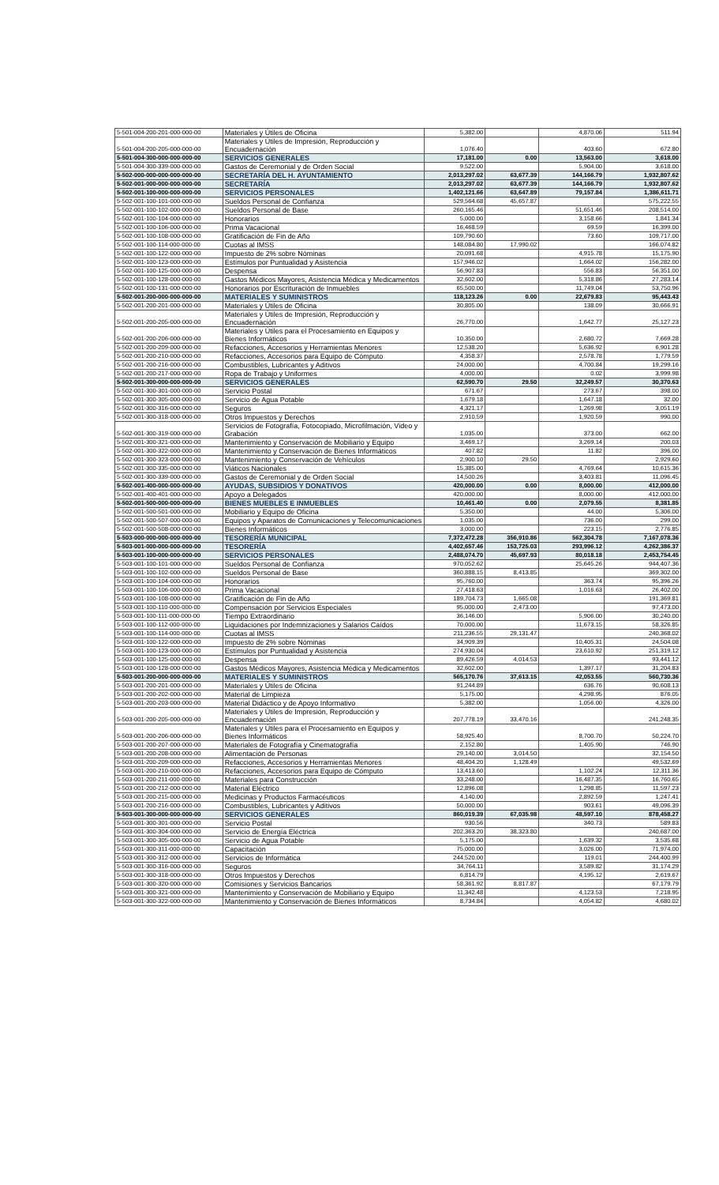| 5-501-004-200-201-000-000-00 | Materiales y Útiles de Oficina | 5,382.00 | | 4,870.06 | 511.94 |
| 5-501-004-200-205-000-000-00 | Materiales y Útiles de Impresión, Reproducción y Encuadernación | 1,076.40 | | 403.60 | 672.80 |
| 5-501-004-300-000-000-000-00 | SERVICIOS GENERALES | 17,181.00 | 0.00 | 13,563.00 | 3,618.00 |
| 5-501-004-300-339-000-000-00 | Gastos de Ceremonial y de Orden Social | 9,522.00 | | 5,904.00 | 3,618.00 |
| 5-502-000-000-000-000-000-00 | SECRETARÍA DEL H. AYUNTAMIENTO | 2,013,297.02 | 63,677.39 | 144,166.79 | 1,932,807.62 |
| 5-502-001-000-000-000-000-00 | SECRETARÍA | 2,013,297.02 | 63,677.39 | 144,166.79 | 1,932,807.62 |
| 5-502-001-100-000-000-000-00 | SERVICIOS PERSONALES | 1,402,121.66 | 63,647.89 | 79,157.84 | 1,386,611.71 |
| 5-502-001-100-101-000-000-00 | Sueldos Personal de Confianza | 529,564.68 | 45,657.87 | | 575,222.55 |
| 5-502-001-100-102-000-000-00 | Sueldos Personal de Base | 260,165.46 | | 51,651.46 | 208,514.00 |
| 5-502-001-100-104-000-000-00 | Honorarios | 5,000.00 | | 3,158.66 | 1,841.34 |
| 5-502-001-100-106-000-000-00 | Prima Vacacional | 16,468.59 | | 69.59 | 16,399.00 |
| 5-502-001-100-108-000-000-00 | Gratificación de Fin de Año | 109,790.60 | | 73.60 | 109,717.00 |
| 5-502-001-100-114-000-000-00 | Cuotas al IMSS | 148,084.80 | 17,990.02 | | 166,074.82 |
| 5-502-001-100-122-000-000-00 | Impuesto de 2% sobre Nóminas | 20,091.68 | | 4,915.78 | 15,175.90 |
| 5-502-001-100-123-000-000-00 | Estímulos por Puntualidad y Asistencia | 157,946.02 | | 1,664.02 | 156,282.00 |
| 5-502-001-100-125-000-000-00 | Despensa | 56,907.83 | | 556.83 | 56,351.00 |
| 5-502-001-100-128-000-000-00 | Gastos Médicos Mayores, Asistencia Médica y Medicamentos | 32,602.00 | | 5,318.86 | 27,283.14 |
| 5-502-001-100-131-000-000-00 | Honorarios por Escrituración de Inmuebles | 65,500.00 | | 11,749.04 | 53,750.96 |
| 5-502-001-200-000-000-000-00 | MATERIALES Y SUMINISTROS | 118,123.26 | 0.00 | 22,679.83 | 95,443.43 |
| 5-502-001-200-201-000-000-00 | Materiales y Útiles de Oficina | 30,805.00 | | 138.09 | 30,666.91 |
| 5-502-001-200-205-000-000-00 | Materiales y Útiles de Impresión, Reproducción y Encuadernación | 26,770.00 | | 1,642.77 | 25,127.23 |
| 5-502-001-200-206-000-000-00 | Materiales y Útiles para el Procesamiento en Equipos y Bienes Informáticos | 10,350.00 | | 2,680.72 | 7,669.28 |
| 5-502-001-200-209-000-000-00 | Refacciones, Accesorios y Herramientas Menores | 12,538.20 | | 5,636.92 | 6,901.28 |
| 5-502-001-200-210-000-000-00 | Refacciones, Accesorios para Equipo de Cómputo | 4,358.37 | | 2,578.78 | 1,779.59 |
| 5-502-001-200-216-000-000-00 | Combustibles, Lubricantes y Aditivos | 24,000.00 | | 4,700.84 | 19,299.16 |
| 5-502-001-200-217-000-000-00 | Ropa de Trabajo y Uniformes | 4,000.00 | | 0.02 | 3,999.98 |
| 5-502-001-300-000-000-000-00 | SERVICIOS GENERALES | 62,590.70 | 29.50 | 32,249.57 | 30,370.63 |
| 5-502-001-300-301-000-000-00 | Servicio Postal | 671.67 | | 273.67 | 398.00 |
| 5-502-001-300-305-000-000-00 | Servicio de Agua Potable | 1,679.18 | | 1,647.18 | 32.00 |
| 5-502-001-300-316-000-000-00 | Seguros | 4,321.17 | | 1,269.98 | 3,051.19 |
| 5-502-001-300-318-000-000-00 | Otros Impuestos y Derechos | 2,910.59 | | 1,920.59 | 990.00 |
| 5-502-001-300-319-000-000-00 | Servicios de Fotografía, Fotocopiado, Microfilmación, Video y Grabación | 1,035.00 | | 373.00 | 662.00 |
| 5-502-001-300-321-000-000-00 | Mantenimiento y Conservación de Mobiliario y Equipo | 3,469.17 | | 3,269.14 | 200.03 |
| 5-502-001-300-322-000-000-00 | Mantenimiento y Conservación de Bienes Informáticos | 407.82 | | 11.82 | 396.00 |
| 5-502-001-300-323-000-000-00 | Mantenimiento y Conservación de Vehículos | 2,900.10 | 29.50 | | 2,929.60 |
| 5-502-001-300-335-000-000-00 | Viáticos Nacionales | 15,385.00 | | 4,769.64 | 10,615.36 |
| 5-502-001-300-339-000-000-00 | Gastos de Ceremonial y de Orden Social | 14,500.26 | | 3,403.81 | 11,096.45 |
| 5-502-001-400-000-000-000-00 | AYUDAS, SUBSIDIOS Y DONATIVOS | 420,000.00 | 0.00 | 8,000.00 | 412,000.00 |
| 5-502-001-400-401-000-000-00 | Apoyo a Delegados | 420,000.00 | | 8,000.00 | 412,000.00 |
| 5-502-001-500-000-000-000-00 | BIENES MUEBLES E INMUEBLES | 10,461.40 | 0.00 | 2,079.55 | 8,381.85 |
| 5-502-001-500-501-000-000-00 | Mobiliario y Equipo de Oficina | 5,350.00 | | 44.00 | 5,306.00 |
| 5-502-001-500-507-000-000-00 | Equipos y Aparatos de Comunicaciones y Telecomunicaciones | 1,035.00 | | 736.00 | 299.00 |
| 5-502-001-500-508-000-000-00 | Bienes Informáticos | 3,000.00 | | 223.15 | 2,776.85 |
| 5-503-000-000-000-000-000-00 | TESORERÍA MUNICIPAL | 7,372,472.28 | 356,910.86 | 562,304.78 | 7,167,078.36 |
| 5-503-001-000-000-000-000-00 | TESORERÍA | 4,402,657.46 | 153,725.03 | 293,996.12 | 4,262,386.37 |
| 5-503-001-100-000-000-000-00 | SERVICIOS PERSONALES | 2,488,074.70 | 45,697.93 | 80,018.18 | 2,453,754.45 |
| 5-503-001-100-101-000-000-00 | Sueldos Personal de Confianza | 970,052.62 | | 25,645.26 | 944,407.36 |
| 5-503-001-100-102-000-000-00 | Sueldos Personal de Base | 360,888.15 | 8,413.85 | | 369,302.00 |
| 5-503-001-100-104-000-000-00 | Honorarios | 95,760.00 | | 363.74 | 95,396.26 |
| 5-503-001-100-106-000-000-00 | Prima Vacacional | 27,418.63 | | 1,016.63 | 26,402.00 |
| 5-503-001-100-108-000-000-00 | Gratificación de Fin de Año | 189,704.73 | 1,665.08 | | 191,369.81 |
| 5-503-001-100-110-000-000-00 | Compensación por Servicios Especiales | 95,000.00 | 2,473.00 | | 97,473.00 |
| 5-503-001-100-111-000-000-00 | Tiempo Extraordinario | 36,146.00 | | 5,906.00 | 30,240.00 |
| 5-503-001-100-112-000-000-00 | Liquidaciones por Indemnizaciones y Salarios Caídos | 70,000.00 | | 11,673.15 | 58,326.85 |
| 5-503-001-100-114-000-000-00 | Cuotas al IMSS | 211,236.55 | 29,131.47 | | 240,368.02 |
| 5-503-001-100-122-000-000-00 | Impuesto de 2% sobre Nóminas | 34,909.39 | | 10,405.31 | 24,504.08 |
| 5-503-001-100-123-000-000-00 | Estímulos por Puntualidad y Asistencia | 274,930.04 | | 23,610.92 | 251,319.12 |
| 5-503-001-100-125-000-000-00 | Despensa | 89,426.59 | 4,014.53 | | 93,441.12 |
| 5-503-001-100-128-000-000-00 | Gastos Médicos Mayores, Asistencia Médica y Medicamentos | 32,602.00 | | 1,397.17 | 31,204.83 |
| 5-503-001-200-000-000-000-00 | MATERIALES Y SUMINISTROS | 565,170.76 | 37,613.15 | 42,053.55 | 560,730.36 |
| 5-503-001-200-201-000-000-00 | Materiales y Útiles de Oficina | 91,244.89 | | 636.76 | 90,608.13 |
| 5-503-001-200-202-000-000-00 | Material de Limpieza | 5,175.00 | | 4,298.95 | 876.05 |
| 5-503-001-200-203-000-000-00 | Material Didáctico y de Apoyo Informativo | 5,382.00 | | 1,056.00 | 4,326.00 |
| 5-503-001-200-205-000-000-00 | Materiales y Útiles de Impresión, Reproducción y Encuadernación | 207,778.19 | 33,470.16 | | 241,248.35 |
| 5-503-001-200-206-000-000-00 | Materiales y Útiles para el Procesamiento en Equipos y Bienes Informáticos | 58,925.40 | | 8,700.70 | 50,224.70 |
| 5-503-001-200-207-000-000-00 | Materiales de Fotografía y Cinematografía | 2,152.80 | | 1,405.90 | 746.90 |
| 5-503-001-200-208-000-000-00 | Alimentación de Personas | 29,140.00 | 3,014.50 | | 32,154.50 |
| 5-503-001-200-209-000-000-00 | Refacciones, Accesorios y Herramientas Menores | 48,404.20 | 1,128.49 | | 49,532.69 |
| 5-503-001-200-210-000-000-00 | Refacciones, Accesorios para Equipo de Cómputo | 13,413.60 | | 1,102.24 | 12,311.36 |
| 5-503-001-200-211-000-000-00 | Materiales para Construcción | 33,248.00 | | 16,487.35 | 16,760.65 |
| 5-503-001-200-212-000-000-00 | Material Eléctrico | 12,896.08 | | 1,298.85 | 11,597.23 |
| 5-503-001-200-215-000-000-00 | Medicinas y Productos Farmacéuticos | 4,140.00 | | 2,892.59 | 1,247.41 |
| 5-503-001-200-216-000-000-00 | Combustibles, Lubricantes y Aditivos | 50,000.00 | | 903.61 | 49,096.39 |
| 5-503-001-300-000-000-000-00 | SERVICIOS GENERALES | 860,019.39 | 67,035.98 | 48,597.10 | 878,458.27 |
| 5-503-001-300-301-000-000-00 | Servicio Postal | 930.56 | | 340.73 | 589.83 |
| 5-503-001-300-304-000-000-00 | Servicio de Energía Eléctrica | 202,363.20 | 38,323.80 | | 240,687.00 |
| 5-503-001-300-305-000-000-00 | Servicio de Agua Potable | 5,175.00 | | 1,639.32 | 3,535.68 |
| 5-503-001-300-311-000-000-00 | Capacitación | 75,000.00 | | 3,026.00 | 71,974.00 |
| 5-503-001-300-312-000-000-00 | Servicios de Informática | 244,520.00 | | 119.01 | 244,400.99 |
| 5-503-001-300-316-000-000-00 | Seguros | 34,764.11 | | 3,589.82 | 31,174.29 |
| 5-503-001-300-318-000-000-00 | Otros Impuestos y Derechos | 6,814.79 | | 4,195.12 | 2,619.67 |
| 5-503-001-300-320-000-000-00 | Comisiones y Servicios Bancarios | 58,361.92 | 8,817.87 | | 67,179.79 |
| 5-503-001-300-321-000-000-00 | Mantenimiento y Conservación de Mobiliario y Equipo | 11,342.48 | | 4,123.53 | 7,218.95 |
| 5-503-001-300-322-000-000-00 | Mantenimiento y Conservación de Bienes Informáticos | 8,734.84 | | 4,054.82 | 4,680.02 |